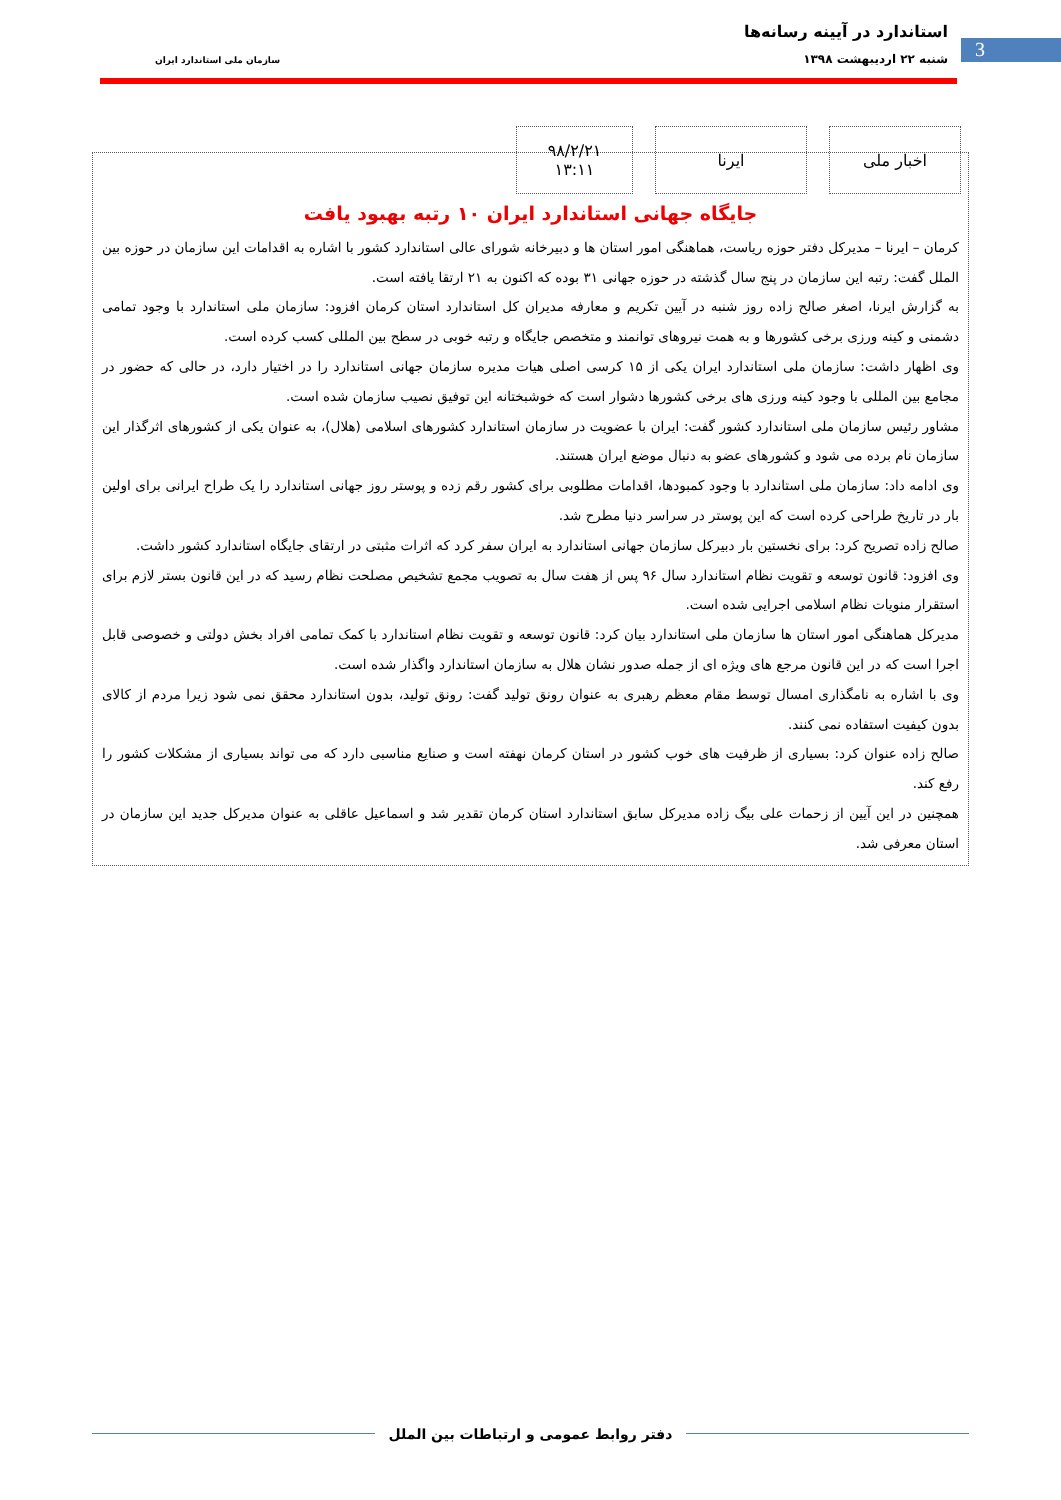استاندارد در آیینه رسانه‌ها
شنبه ۲۲ اردیبهشت ۱۳۹۸ 3 سازمان ملی استاندارد ایران
اخبار ملی ایرنا ۹۸/۲/۲۱
۱۳:۱۱
جایگاه جهانی استاندارد ایران ۱۰ رتبه بهبود یافت
کرمان – ایرنا – مدیرکل دفتر حوزه ریاست، هماهنگی امور استان ها و دبیرخانه شورای عالی استاندارد کشور با اشاره به اقدامات این سازمان در حوزه بین الملل گفت: رتبه این سازمان در پنج سال گذشته در حوزه جهانی ۳۱ بوده که اکنون به ۲۱ ارتقا یافته است.
به گزارش ایرنا، اصغر صالح زاده روز شنبه در آیین تکریم و معارفه مدیران کل استاندارد استان کرمان افزود: سازمان ملی استاندارد با وجود تمامی دشمنی و کینه ورزی برخی کشورها و به همت نیروهای توانمند و متخصص جایگاه و رتبه خوبی در سطح بین المللی کسب کرده است.
وی اظهار داشت: سازمان ملی استاندارد ایران یکی از ۱۵ کرسی اصلی هیات مدیره سازمان جهانی استاندارد را در اختیار دارد، در حالی که حضور در مجامع بین المللی با وجود کینه ورزی های برخی کشورها دشوار است که خوشبختانه این توفیق نصیب سازمان شده است.
مشاور رئیس سازمان ملی استاندارد کشور گفت: ایران با عضویت در سازمان استاندارد کشورهای اسلامی (هلال)، به عنوان یکی از کشورهای اثرگذار این سازمان نام برده می شود و کشورهای عضو به دنبال موضع ایران هستند.
وی ادامه داد: سازمان ملی استاندارد با وجود کمبودها، اقدامات مطلوبی برای کشور رقم زده و پوستر روز جهانی استاندارد را یک طراح ایرانی برای اولین بار در تاریخ طراحی کرده است که این پوستر در سراسر دنیا مطرح شد.
صالح زاده تصریح کرد: برای نخستین بار دبیرکل سازمان جهانی استاندارد به ایران سفر کرد که اثرات مثبتی در ارتقای جایگاه استاندارد کشور داشت.
وی افزود: قانون توسعه و تقویت نظام استاندارد سال ۹۶ پس از هفت سال به تصویب مجمع تشخیص مصلحت نظام رسید که در این قانون بستر لازم برای استقرار منویات نظام اسلامی اجرایی شده است.
مدیرکل هماهنگی امور استان ها سازمان ملی استاندارد بیان کرد: قانون توسعه و تقویت نظام استاندارد با کمک تمامی افراد بخش دولتی و خصوصی قابل اجرا است که در این قانون مرجع های ویژه ای از جمله صدور نشان هلال به سازمان استاندارد واگذار شده است.
وی با اشاره به نامگذاری امسال توسط مقام معظم رهبری به عنوان رونق تولید گفت: رونق تولید، بدون استاندارد محقق نمی شود زیرا مردم از کالای بدون کیفیت استفاده نمی کنند.
صالح زاده عنوان کرد: بسیاری از ظرفیت های خوب کشور در استان کرمان نهفته است و صنایع مناسبی دارد که می تواند بسیاری از مشکلات کشور را رفع کند.
همچنین در این آیین از زحمات علی بیگ زاده مدیرکل سابق استاندارد استان کرمان تقدیر شد و اسماعیل عاقلی به عنوان مدیرکل جدید این سازمان در استان معرفی شد.
دفتر روابط عمومی و ارتباطات بین الملل